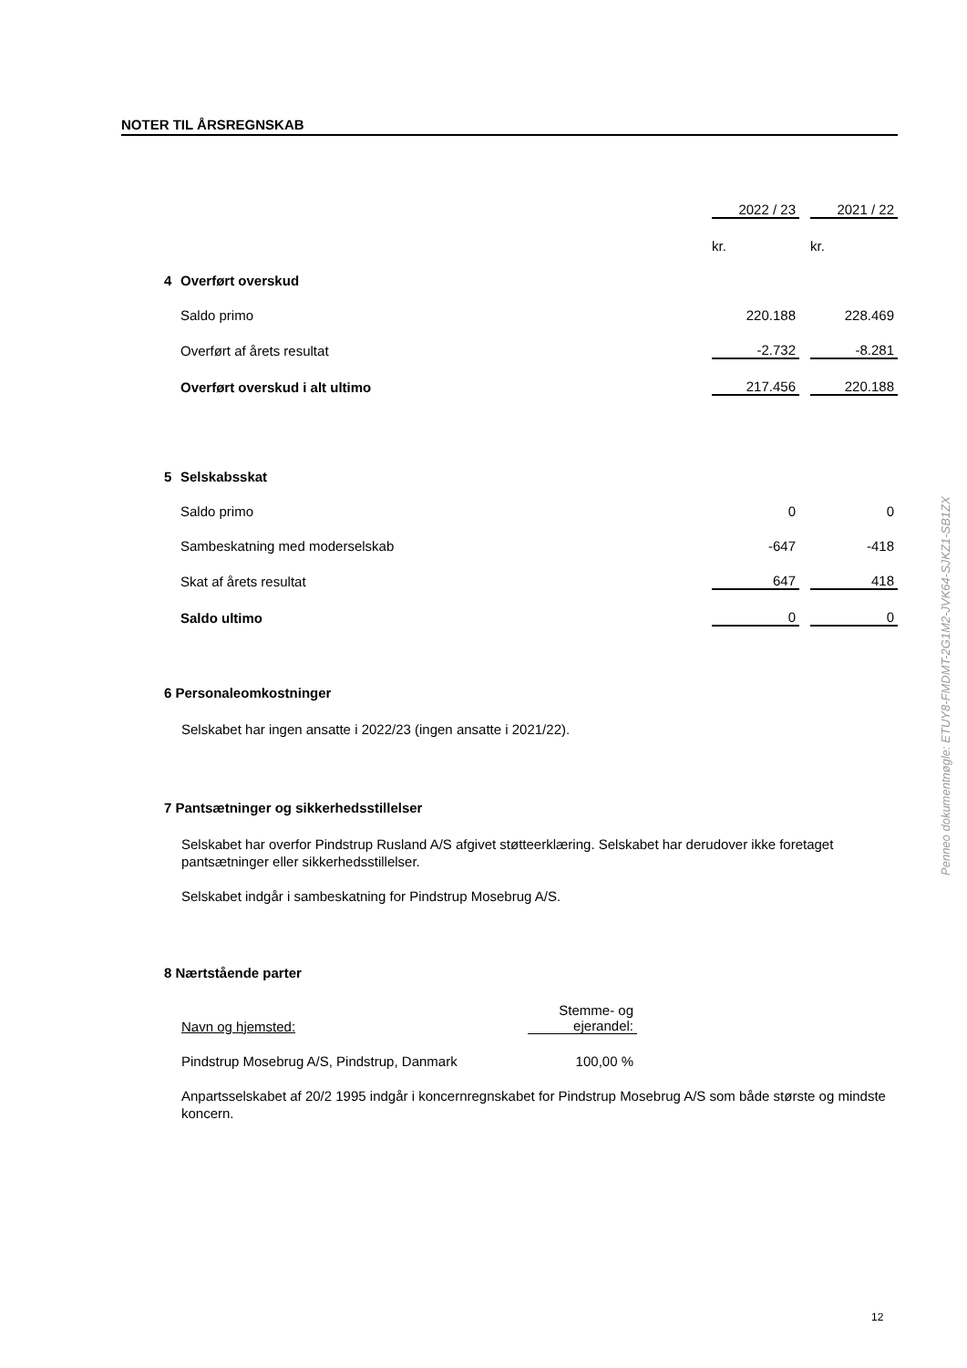NOTER TIL ÅRSREGNSKAB
| | | 2022 / 23 | | 2021 / 22 |
| | | kr. | | kr. |
| 4 | Overført overskud | | | |
| | Saldo primo | 220.188 | | 228.469 |
| | Overført af årets resultat | -2.732 | | -8.281 |
| | Overført overskud i alt ultimo | 217.456 | | 220.188 |
| 5 | Selskabsskat | | | |
| | Saldo primo | 0 | | 0 |
| | Sambeskatning med moderselskab | -647 | | -418 |
| | Skat af årets resultat | 647 | | 418 |
| | Saldo ultimo | 0 | | 0 |
6 Personaleomkostninger
Selskabet har ingen ansatte i 2022/23 (ingen ansatte i 2021/22).
7 Pantsætninger og sikkerhedsstillelser
Selskabet har overfor Pindstrup Rusland A/S afgivet støtteerklæring. Selskabet har derudover ikke foretaget pantsætninger eller sikkerhedsstillelser.
Selskabet indgår i sambeskatning for Pindstrup Mosebrug A/S.
8 Nærtstående parter
| Navn og hjemsted: | Stemme- og ejerandel: |
| Pindstrup Mosebrug A/S, Pindstrup, Danmark | 100,00 % |
Anpartsselskabet af 20/2 1995 indgår i koncernregnskabet for Pindstrup Mosebrug A/S som både største og mindste koncern.
Penneo dokumentnøgle: ETUY8-FMDMT-2G1M2-JVK64-SJKZ1-SB1ZX
12